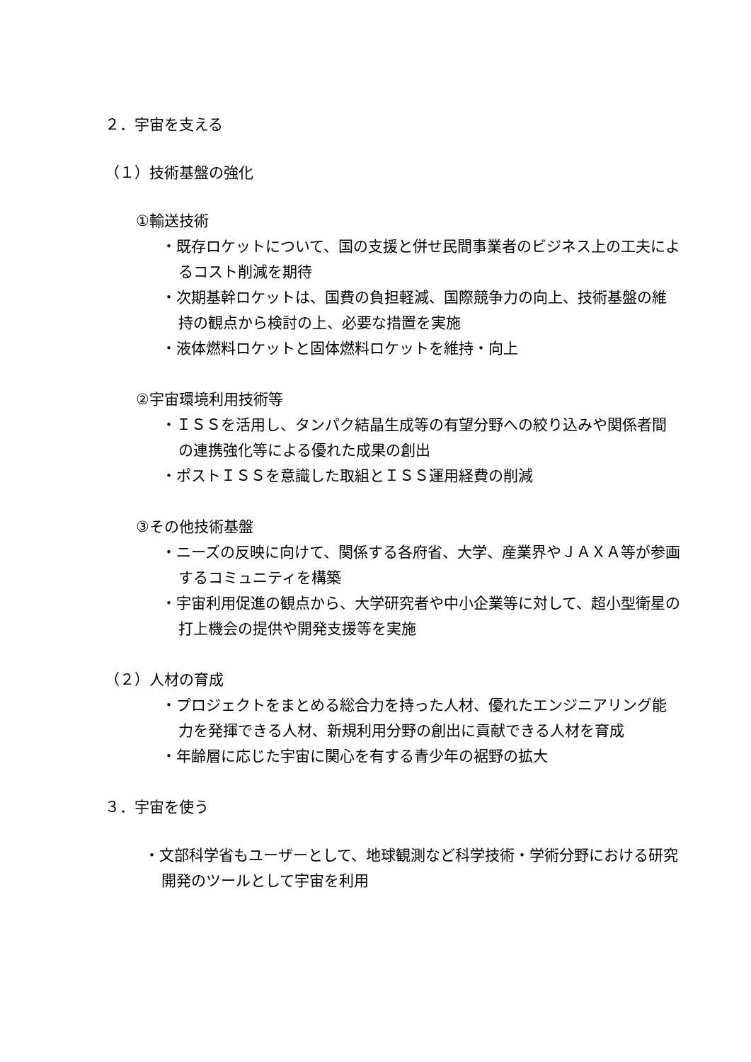２．宇宙を支える
（１）技術基盤の強化
①輸送技術
・既存ロケットについて、国の支援と併せ民間事業者のビジネス上の工夫によるコスト削減を期待
・次期基幹ロケットは、国費の負担軽減、国際競争力の向上、技術基盤の維持の観点から検討の上、必要な措置を実施
・液体燃料ロケットと固体燃料ロケットを維持・向上
②宇宙環境利用技術等
・ＩＳＳを活用し、タンパク結晶生成等の有望分野への絞り込みや関係者間の連携強化等による優れた成果の創出
・ポストＩＳＳを意識した取組とＩＳＳ運用経費の削減
③その他技術基盤
・ニーズの反映に向けて、関係する各府省、大学、産業界やＪＡＸＡ等が参画するコミュニティを構築
・宇宙利用促進の観点から、大学研究者や中小企業等に対して、超小型衛星の打上機会の提供や開発支援等を実施
（２）人材の育成
・プロジェクトをまとめる総合力を持った人材、優れたエンジニアリング能力を発揮できる人材、新規利用分野の創出に貢献できる人材を育成
・年齢層に応じた宇宙に関心を有する青少年の裾野の拡大
３．宇宙を使う
・文部科学省もユーザーとして、地球観測など科学技術・学術分野における研究開発のツールとして宇宙を利用